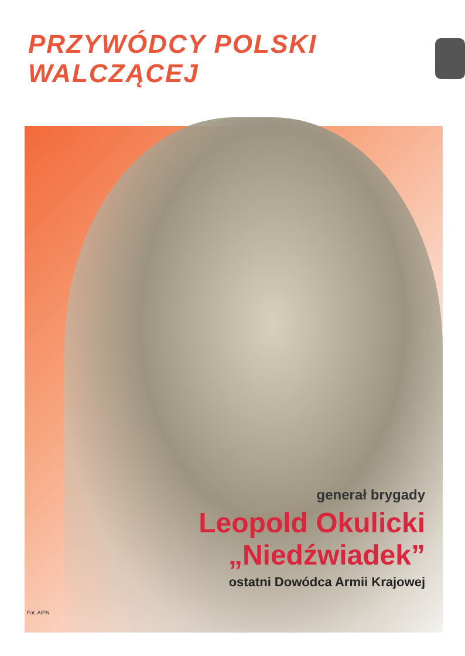PRZYWÓDCY POLSKI WALCZĄCEJ
generał brygady
Leopold Okulicki
„Niedźwiadek”
ostatni Dowódca Armii Krajowej
Fot. AIPN